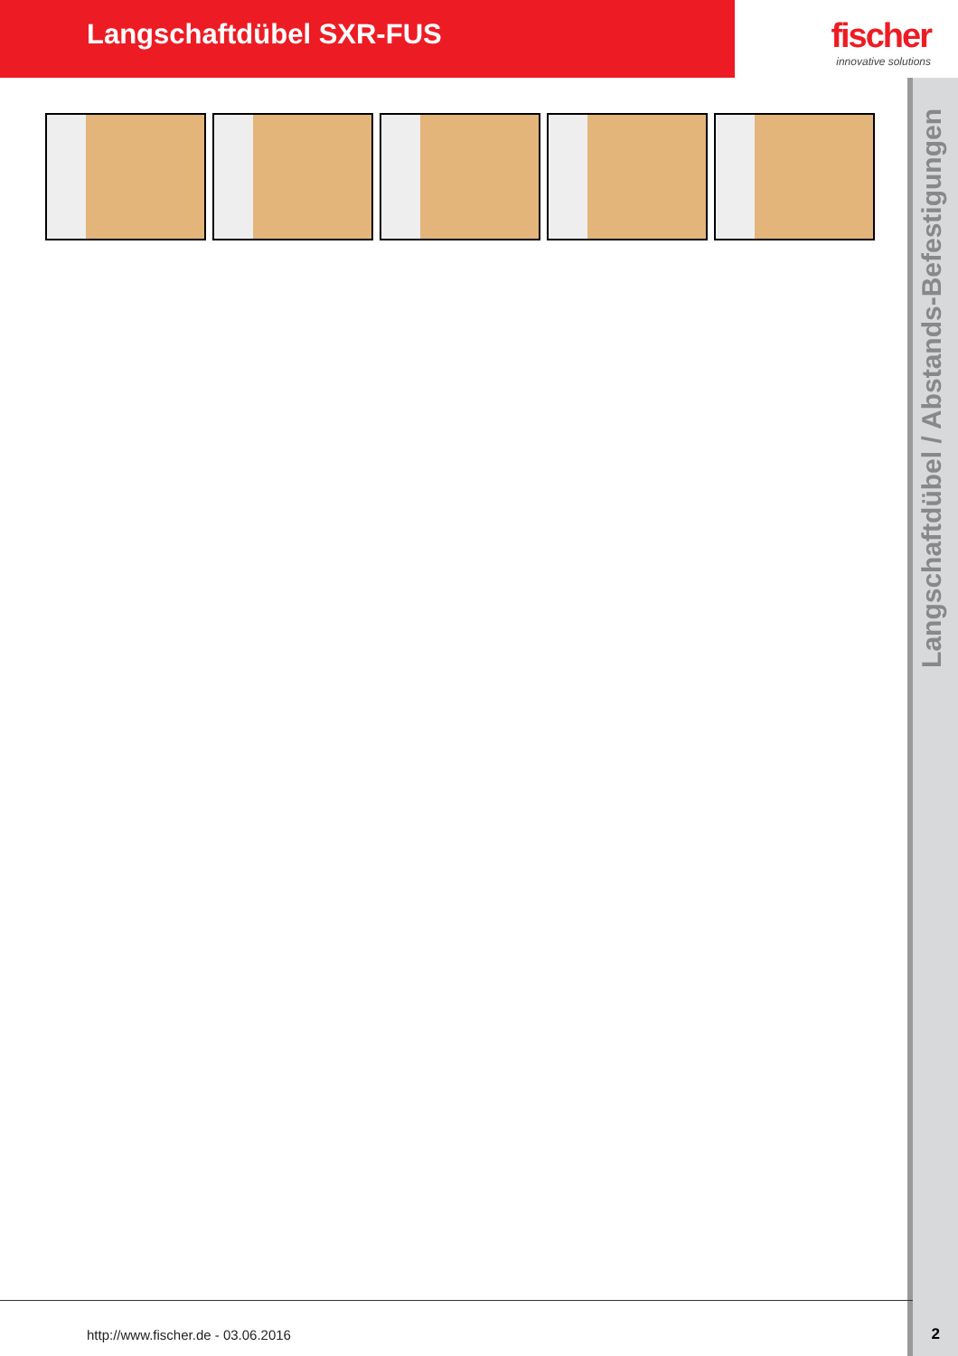Langschaftdübel SXR-FUS
fischer
innovative solutions
Langschaftdübel / Abstands-Befestigungen
http://www.fischer.de - 03.06.2016
2